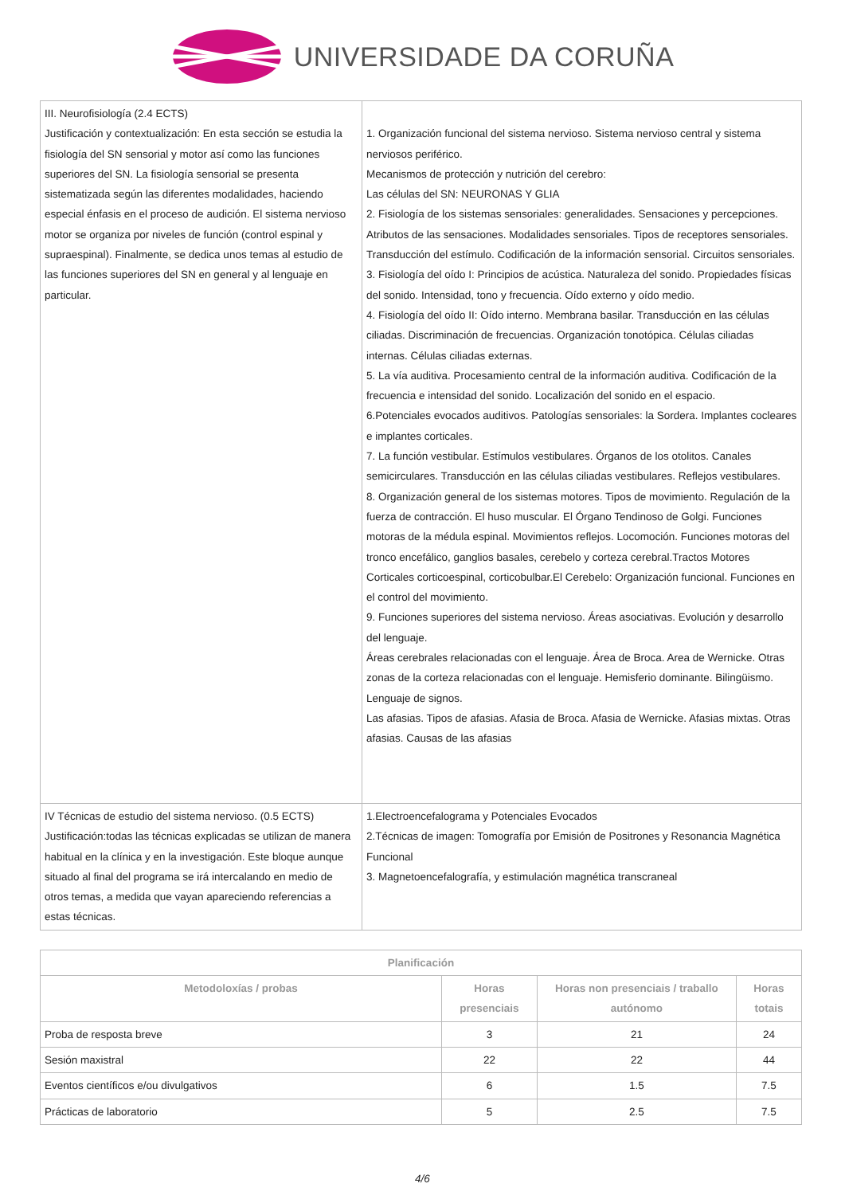UNIVERSIDADE DA CORUÑA
| III. Neurofisiología (2.4 ECTS) Justificación y contextualización: En esta sección se estudia la fisiología del SN sensorial y motor así como las funciones superiores del SN. La fisiología sensorial se presenta sistematizada según las diferentes modalidades, haciendo especial énfasis en el proceso de audición. El sistema nervioso motor se organiza por niveles de función (control espinal y supraespinal). Finalmente, se dedica unos temas al estudio de las funciones superiores del SN en general y al lenguaje en particular. | 1. Organización funcional del sistema nervioso. Sistema nervioso central y sistema nerviosos periférico. Mecanismos de protección y nutrición del cerebro: Las células del SN: NEURONAS Y GLIA 2. Fisiología de los sistemas sensoriales: generalidades. Sensaciones y percepciones. Atributos de las sensaciones. Modalidades sensoriales. Tipos de receptores sensoriales. Transducción del estímulo. Codificación de la información sensorial. Circuitos sensoriales. 3. Fisiología del oído I: Principios de acústica. Naturaleza del sonido. Propiedades físicas del sonido. Intensidad, tono y frecuencia. Oído externo y oído medio. 4. Fisiología del oído II: Oído interno. Membrana basilar. Transducción en las células ciliadas. Discriminación de frecuencias. Organización tonotópica. Células ciliadas internas. Células ciliadas externas. 5. La vía auditiva. Procesamiento central de la información auditiva. Codificación de la frecuencia e intensidad del sonido. Localización del sonido en el espacio. 6.Potenciales evocados auditivos. Patologías sensoriales: la Sordera. Implantes cocleares e implantes corticales. 7. La función vestibular. Estímulos vestibulares. Órganos de los otolitos. Canales semicirculares. Transducción en las células ciliadas vestibulares. Reflejos vestibulares. 8. Organización general de los sistemas motores. Tipos de movimiento. Regulación de la fuerza de contracción. El huso muscular. El Órgano Tendinoso de Golgi. Funciones motoras de la médula espinal. Movimientos reflejos. Locomoción. Funciones motoras del tronco encefálico, ganglios basales, cerebelo y corteza cerebral.Tractos Motores Corticales corticoespinal, corticobulbar.El Cerebelo: Organización funcional. Funciones en el control del movimiento. 9. Funciones superiores del sistema nervioso. Áreas asociativas. Evolución y desarrollo del lenguaje. Áreas cerebrales relacionadas con el lenguaje. Área de Broca. Area de Wernicke. Otras zonas de la corteza relacionadas con el lenguaje. Hemisferio dominante. Bilingüismo. Lenguaje de signos. Las afasias. Tipos de afasias. Afasia de Broca. Afasia de Wernicke. Afasias mixtas. Otras afasias. Causas de las afasias |
| IV Técnicas de estudio del sistema nervioso. (0.5 ECTS) Justificación:todas las técnicas explicadas se utilizan de manera habitual en la clínica y en la investigación. Este bloque aunque situado al final del programa se irá intercalando en medio de otros temas, a medida que vayan apareciendo referencias a estas técnicas. | 1.Electroencefalograma y Potenciales Evocados 2.Técnicas de imagen: Tomografía por Emisión de Positrones y Resonancia Magnética Funcional 3. Magnetoencefalografía, y estimulación magnética transcraneal |
| Planificación | | | |
| --- | --- | --- | --- |
| Metodoloxías / probas | Horas presenciais | Horas non presenciais / traballo autónomo | Horas totais |
| Proba de resposta breve | 3 | 21 | 24 |
| Sesión maxistral | 22 | 22 | 44 |
| Eventos científicos e/ou divulgativos | 6 | 1.5 | 7.5 |
| Prácticas de laboratorio | 5 | 2.5 | 7.5 |
4/6